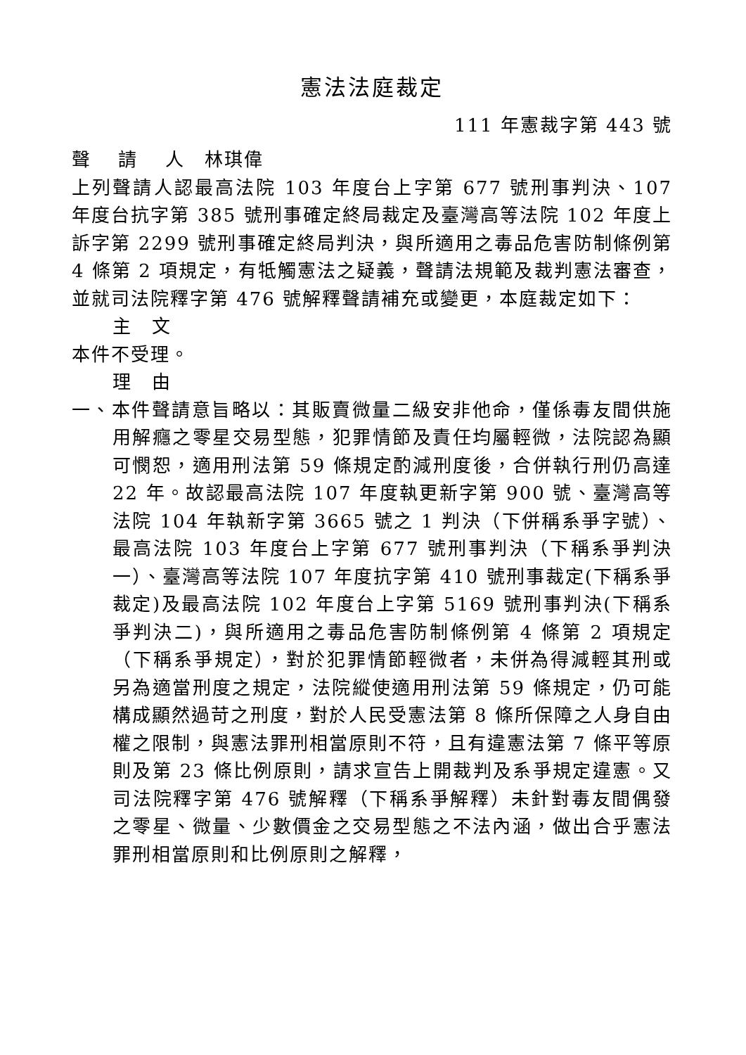憲法法庭裁定
111 年憲裁字第 443 號
聲　 請　 人　林琪偉
上列聲請人認最高法院 103 年度台上字第 677 號刑事判決、107 年度台抗字第 385 號刑事確定終局裁定及臺灣高等法院 102 年度上訴字第 2299 號刑事確定終局判決，與所適用之毒品危害防制條例第 4 條第 2 項規定，有牴觸憲法之疑義，聲請法規範及裁判憲法審查，並就司法院釋字第 476 號解釋聲請補充或變更，本庭裁定如下：
主　文
本件不受理。
理　由
一、本件聲請意旨略以：其販賣微量二級安非他命，僅係毒友間供施用解癮之零星交易型態，犯罪情節及責任均屬輕微，法院認為顯可憫恕，適用刑法第 59 條規定酌減刑度後，合併執行刑仍高達 22 年。故認最高法院 107 年度執更新字第 900 號、臺灣高等法院 104 年執新字第 3665 號之 1 判決（下併稱系爭字號）、最高法院 103 年度台上字第 677 號刑事判決（下稱系爭判決一）、臺灣高等法院 107 年度抗字第 410 號刑事裁定(下稱系爭裁定)及最高法院 102 年度台上字第 5169 號刑事判決(下稱系爭判決二)，與所適用之毒品危害防制條例第 4 條第 2 項規定（下稱系爭規定），對於犯罪情節輕微者，未併為得減輕其刑或另為適當刑度之規定，法院縱使適用刑法第 59 條規定，仍可能構成顯然過苛之刑度，對於人民受憲法第 8 條所保障之人身自由權之限制，與憲法罪刑相當原則不符，且有違憲法第 7 條平等原則及第 23 條比例原則，請求宣告上開裁判及系爭規定違憲。又司法院釋字第 476 號解釋（下稱系爭解釋）未針對毒友間偶發之零星、微量、少數價金之交易型態之不法內涵，做出合乎憲法罪刑相當原則和比例原則之解釋，